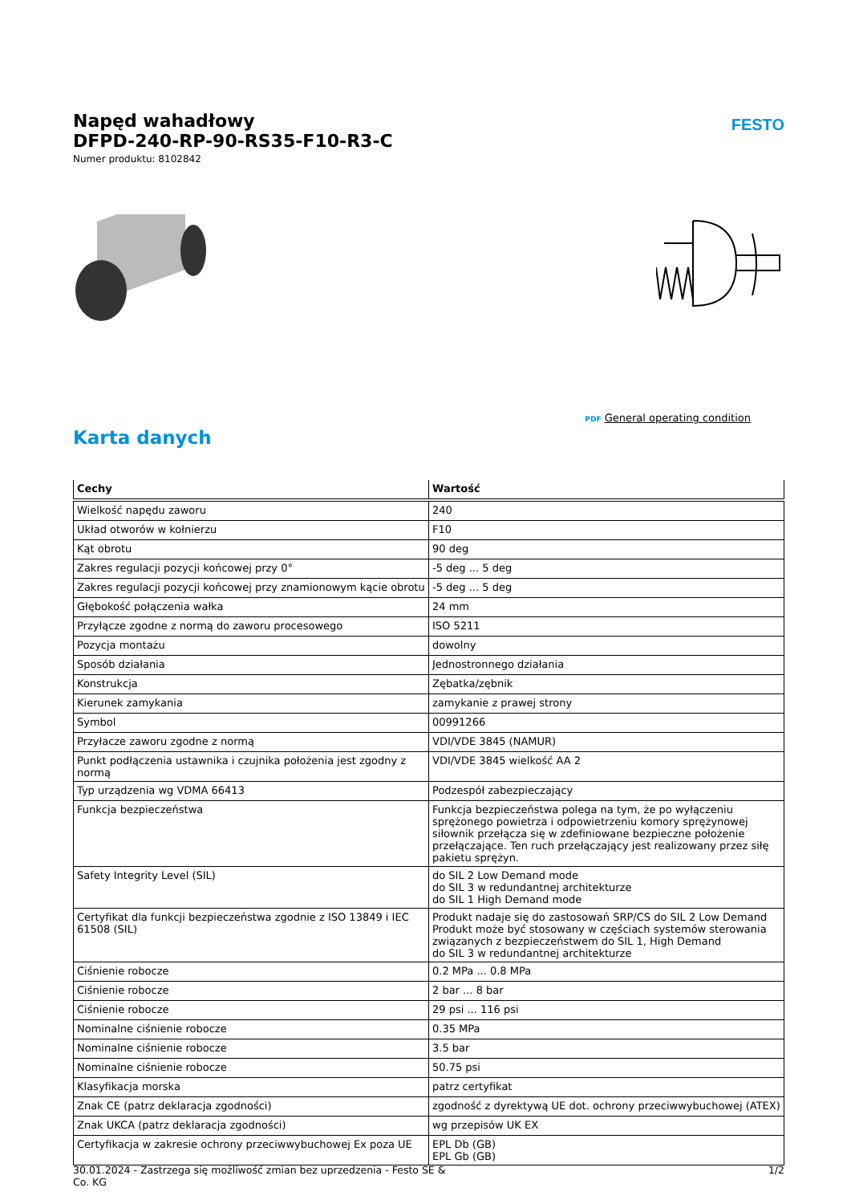FESTO
Napęd wahadłowy
DFPD-240-RP-90-RS35-F10-R3-C
Numer produktu: 8102842
PDF General operating condition
Karta danych
| Cechy | Wartość |
| --- | --- |
| Wielkość napędu zaworu | 240 |
| Układ otworów w kołnierzu | F10 |
| Kąt obrotu | 90 deg |
| Zakres regulacji pozycji końcowej przy 0° | -5 deg ... 5 deg |
| Zakres regulacji pozycji końcowej przy znamionowym kącie obrotu | -5 deg ... 5 deg |
| Głębokość połączenia wałka | 24 mm |
| Przyłącze zgodne z normą do zaworu procesowego | ISO 5211 |
| Pozycja montażu | dowolny |
| Sposób działania | Jednostronnego działania |
| Konstrukcja | Zębatka/zębnik |
| Kierunek zamykania | zamykanie z prawej strony |
| Symbol | 00991266 |
| Przyłacze zaworu zgodne z normą | VDI/VDE 3845 (NAMUR) |
| Punkt podłączenia ustawnika i czujnika położenia jest zgodny z normą | VDI/VDE 3845 wielkość AA 2 |
| Typ urządzenia wg VDMA 66413 | Podzespół zabezpieczający |
| Funkcja bezpieczeństwa | Funkcja bezpieczeństwa polega na tym, że po wyłączeniu sprężonego powietrza i odpowietrzeniu komory sprężynowej siłownik przełącza się w zdefiniowane bezpieczne położenie przełączające. Ten ruch przełączający jest realizowany przez siłę pakietu sprężyn. |
| Safety Integrity Level (SIL) | do SIL 2 Low Demand mode do SIL 3 w redundantnej architekturze do SIL 1 High Demand mode |
| Certyfikat dla funkcji bezpieczeństwa zgodnie z ISO 13849 i IEC 61508 (SIL) | Produkt nadaje się do zastosowań SRP/CS do SIL 2 Low Demand Produkt może być stosowany w częściach systemów sterowania związanych z bezpieczeństwem do SIL 1, High Demand do SIL 3 w redundantnej architekturze |
| Ciśnienie robocze | 0.2 MPa ... 0.8 MPa |
| Ciśnienie robocze | 2 bar ... 8 bar |
| Ciśnienie robocze | 29 psi ... 116 psi |
| Nominalne ciśnienie robocze | 0.35 MPa |
| Nominalne ciśnienie robocze | 3.5 bar |
| Nominalne ciśnienie robocze | 50.75 psi |
| Klasyfikacja morska | patrz certyfikat |
| Znak CE (patrz deklaracja zgodności) | zgodność z dyrektywą UE dot. ochrony przeciwwybuchowej (ATEX) |
| Znak UKCA (patrz deklaracja zgodności) | wg przepisów UK EX |
| Certyfikacja w zakresie ochrony przeciwwybuchowej Ex poza UE | EPL Db (GB) EPL Gb (GB) |
30.01.2024 - Zastrzega się możliwość zmian bez uprzedzenia - Festo SE &
Co. KG
1/2